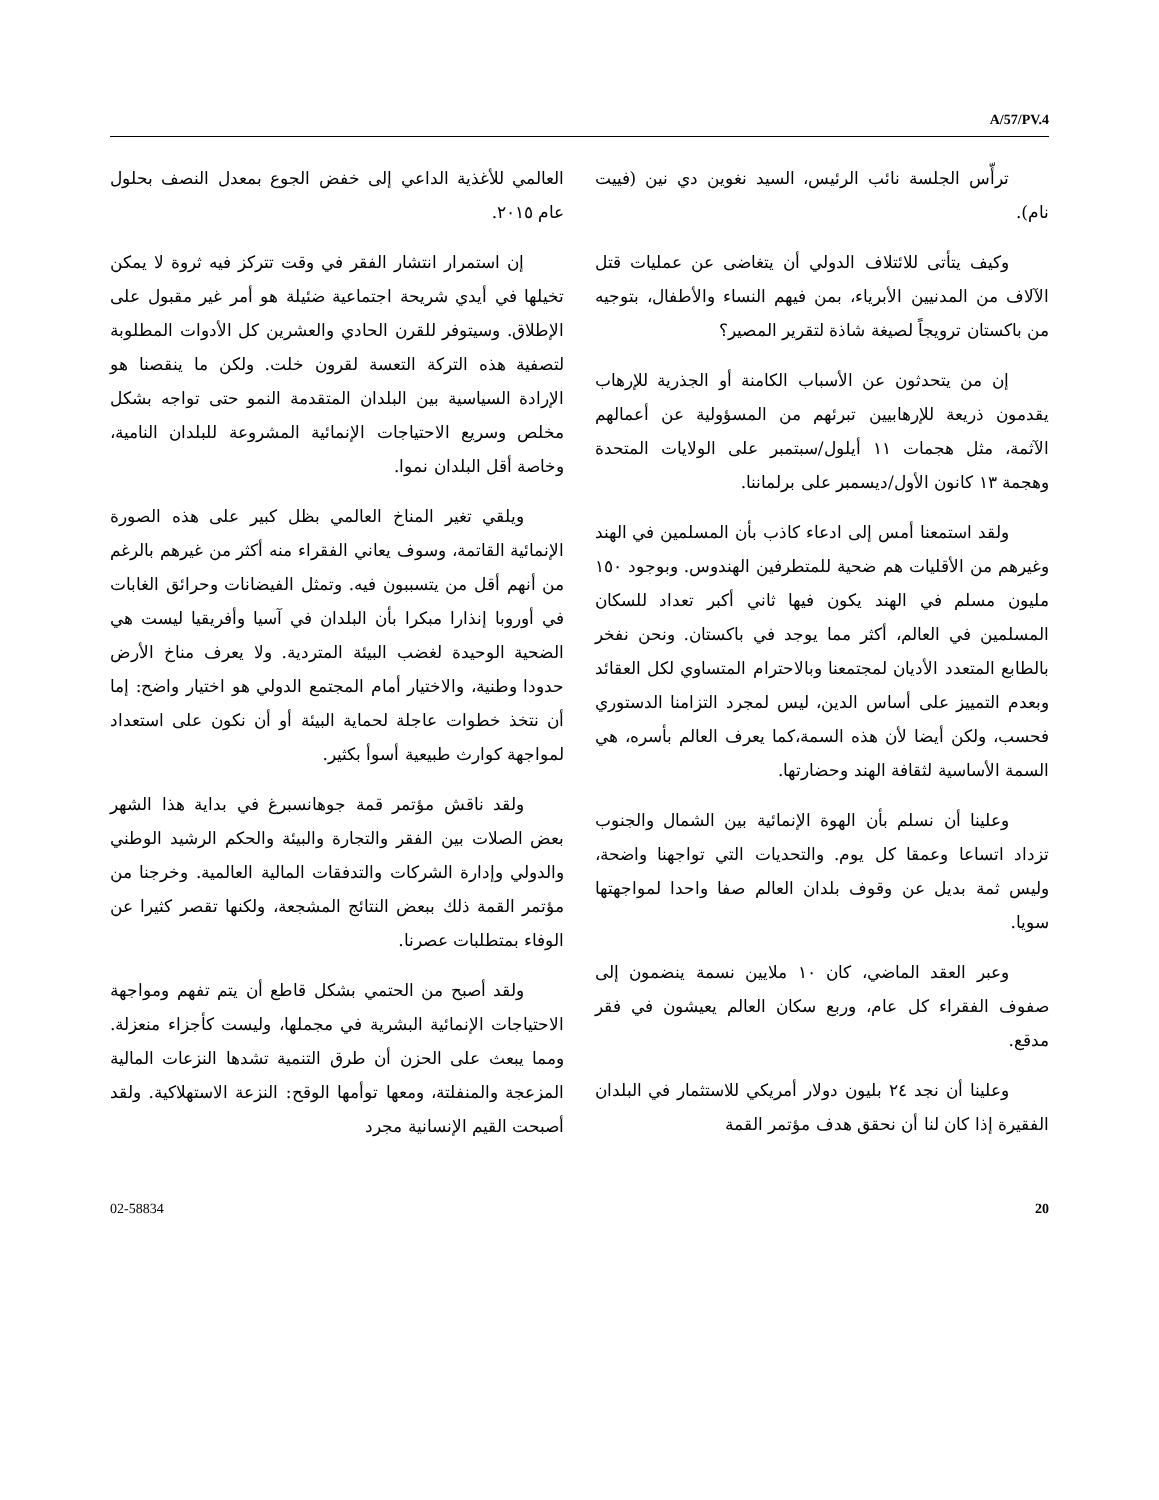A/57/PV.4
ترأّس الجلسة نائب الرئيس، السيد نغوين دي نين (فييت نام).
وكيف يتأتى للائتلاف الدولي أن يتغاضى عن عمليات قتل الآلاف من المدنيين الأبرياء، بمن فيهم النساء والأطفال، بتوجيه من باكستان ترويجاً لصيغة شاذة لتقرير المصير؟
إن من يتحدثون عن الأسباب الكامنة أو الجذرية للإرهاب يقدمون ذريعة للإرهابيين تبرئهم من المسؤولية عن أعمالهم الآثمة، مثل هجمات ١١ أيلول/سبتمبر على الولايات المتحدة وهجمة ١٣ كانون الأول/ديسمبر على برلماننا.
ولقد استمعنا أمس إلى ادعاء كاذب بأن المسلمين في الهند وغيرهم من الأقليات هم ضحية للمتطرفين الهندوس. وبوجود ١٥٠ مليون مسلم في الهند يكون فيها ثاني أكبر تعداد للسكان المسلمين في العالم، أكثر مما يوجد في باكستان. ونحن نفخر بالطابع المتعدد الأديان لمجتمعنا وبالاحترام المتساوي لكل العقائد وبعدم التمييز على أساس الدين، ليس لمجرد التزامنا الدستوري فحسب، ولكن أيضا لأن هذه السمة،كما يعرف العالم بأسره، هي السمة الأساسية لثقافة الهند وحضارتها.
وعلينا أن نسلم بأن الهوة الإنمائية بين الشمال والجنوب تزداد اتساعا وعمقا كل يوم. والتحديات التي تواجهنا واضحة، وليس ثمة بديل عن وقوف بلدان العالم صفا واحدا لمواجهتها سويا.
وعبر العقد الماضي، كان ١٠ ملايين نسمة ينضمون إلى صفوف الفقراء كل عام، وربع سكان العالم يعيشون في فقر مدقع.
وعلينا أن نجد ٢٤ بليون دولار أمريكي للاستثمار في البلدان الفقيرة إذا كان لنا أن نحقق هدف مؤتمر القمة
العالمي للأغذية الداعي إلى خفض الجوع بمعدل النصف بحلول عام ٢٠١٥.
إن استمرار انتشار الفقر في وقت تتركز فيه ثروة لا يمكن تخيلها في أيدي شريحة اجتماعية ضئيلة هو أمر غير مقبول على الإطلاق. وسيتوفر للقرن الحادي والعشرين كل الأدوات المطلوبة لتصفية هذه التركة التعسة لقرون خلت. ولكن ما ينقصنا هو الإرادة السياسية بين البلدان المتقدمة النمو حتى تواجه بشكل مخلص وسريع الاحتياجات الإنمائية المشروعة للبلدان النامية، وخاصة أقل البلدان نموا.
ويلقي تغير المناخ العالمي بظل كبير على هذه الصورة الإنمائية القاتمة، وسوف يعاني الفقراء منه أكثر من غيرهم بالرغم من أنهم أقل من يتسببون فيه. وتمثل الفيضانات وحرائق الغابات في أوروبا إنذارا مبكرا بأن البلدان في آسيا وأفريقيا ليست هي الضحية الوحيدة لغضب البيئة المتردية. ولا يعرف مناخ الأرض حدودا وطنية، والاختيار أمام المجتمع الدولي هو اختيار واضح: إما أن نتخذ خطوات عاجلة لحماية البيئة أو أن نكون على استعداد لمواجهة كوارث طبيعية أسوأ بكثير.
ولقد ناقش مؤتمر قمة جوهانسبرغ في بداية هذا الشهر بعض الصلات بين الفقر والتجارة والبيئة والحكم الرشيد الوطني والدولي وإدارة الشركات والتدفقات المالية العالمية. وخرجنا من مؤتمر القمة ذلك ببعض النتائج المشجعة، ولكنها تقصر كثيرا عن الوفاء بمتطلبات عصرنا.
ولقد أصبح من الحتمي بشكل قاطع أن يتم تفهم ومواجهة الاحتياجات الإنمائية البشرية في مجملها، وليست كأجزاء منعزلة. ومما يبعث على الحزن أن طرق التنمية تشدها النزعات المالية المزعجة والمنفلتة، ومعها توأمها الوقح: النزعة الاستهلاكية. ولقد أصبحت القيم الإنسانية مجرد
02-58834 20